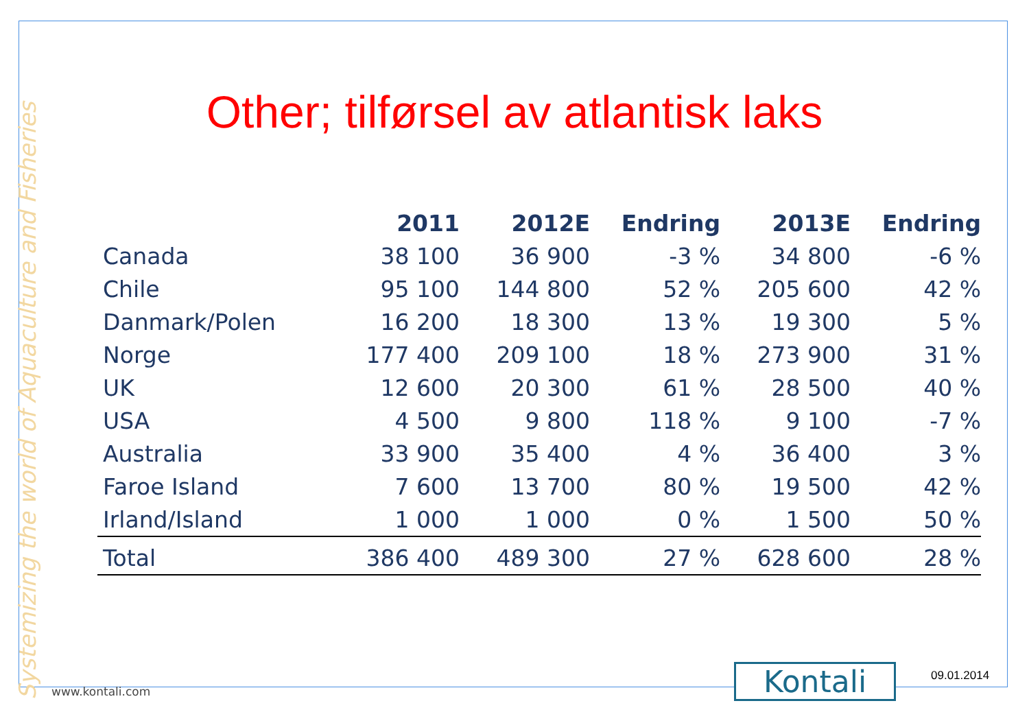Systemizing the world of Aquaculture and Fisheries
Other; tilførsel av atlantisk laks
| | 2011 | 2012E | Endring | 2013E | Endring |
| --- | --- | --- | --- | --- | --- |
| Canada | 38 100 | 36 900 | -3 % | 34 800 | -6 % |
| Chile | 95 100 | 144 800 | 52 % | 205 600 | 42 % |
| Danmark/Polen | 16 200 | 18 300 | 13 % | 19 300 | 5 % |
| Norge | 177 400 | 209 100 | 18 % | 273 900 | 31 % |
| UK | 12 600 | 20 300 | 61 % | 28 500 | 40 % |
| USA | 4 500 | 9 800 | 118 % | 9 100 | -7 % |
| Australia | 33 900 | 35 400 | 4 % | 36 400 | 3 % |
| Faroe Island | 7 600 | 13 700 | 80 % | 19 500 | 42 % |
| Irland/Island | 1 000 | 1 000 | 0 % | 1 500 | 50 % |
| Total | 386 400 | 489 300 | 27 % | 628 600 | 28 % |
www.kontali.com Kontali 09.01.2014